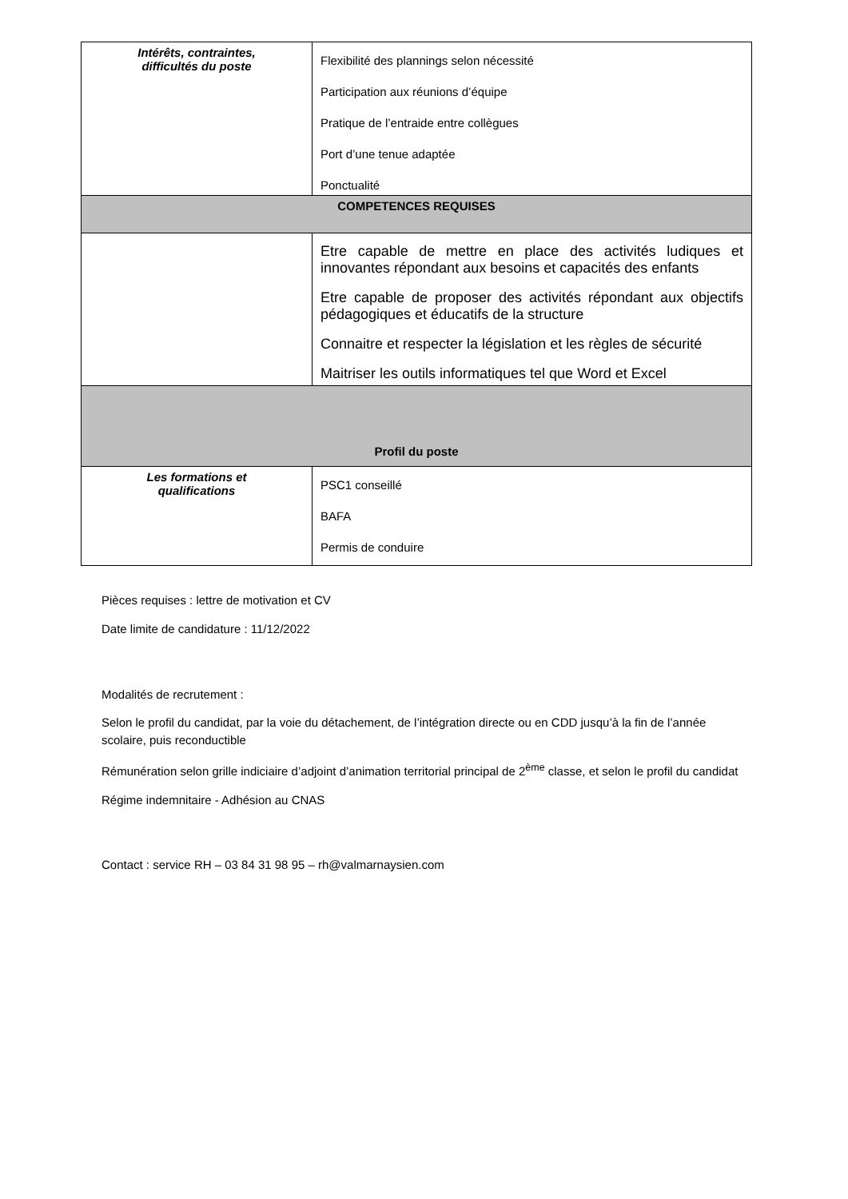| Intérêts, contraintes, difficultés du poste | Flexibilité des plannings selon nécessité Participation aux réunions d’équipe Pratique de l’entraide entre collègues Port d’une tenue adaptée Ponctualité |
| COMPETENCES REQUISES | |
| | Etre capable de mettre en place des activités ludiques et innovantes répondant aux besoins et capacités des enfants Etre capable de proposer des activités répondant aux objectifs pédagogiques et éducatifs de la structure Connaitre et respecter la législation et les règles de sécurité Maitriser les outils informatiques tel que Word et Excel |
| Profil du poste | |
| Les formations et qualifications | PSC1 conseillé BAFA Permis de conduire |
Pièces requises : lettre de motivation et CV
Date limite de candidature : 11/12/2022
Modalités de recrutement :
Selon le profil du candidat, par la voie du détachement, de l’intégration directe ou en CDD jusqu’à la fin de l’année scolaire, puis reconductible
Rémunération selon grille indiciaire d’adjoint d’animation territorial principal de 2<sup>ème</sup> classe, et selon le profil du candidat
Régime indemnitaire - Adhésion au CNAS
Contact : service RH – 03 84 31 98 95 – rh@valmarnaysien.com